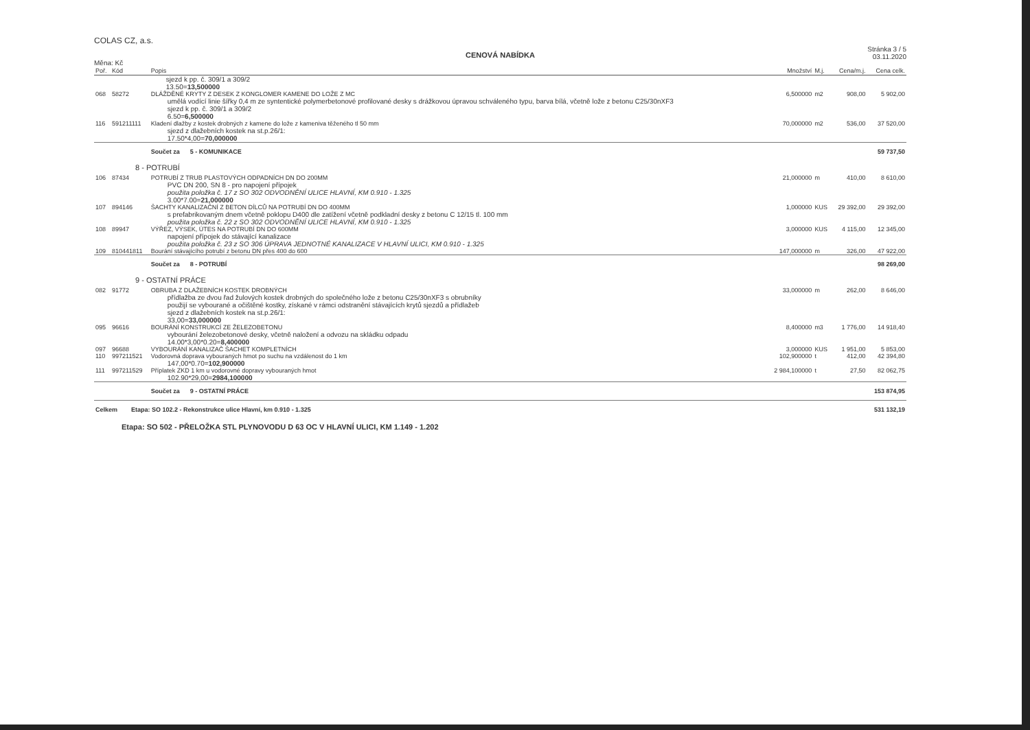COLAS CZ, a.s.
Stránka 3 / 5
03.11.2020
CENOVÁ NABÍDKA
Měna: Kč
| Poř. | Kód | Popis | Množství | M.j. | Cena/m.j. | Cena celk. |
| --- | --- | --- | --- | --- | --- | --- |
| | | sjezd k pp. č. 309/1 a 309/2 13.50= 13,500000 | | | | |
| 068 | 58272 | DLÁŽDĚNÉ KRYTY Z DESEK Z KONGLOMER KAMENE DO LOŽE Z MC umělá vodící linie šířky 0,4 m ze syntentické polymerbetonové profilované desky s drážkovou úpravou schváleného typu, barva bílá, včetně lože z betonu C25/30nXF3 sjezd k pp. č. 309/1 a 309/2 6.50= 6,500000 | 6,500000 | m2 | 908,00 | 5 902,00 |
| 116 | 591211111 | Kladení dlažby z kostek drobných z kamene do lože z kameniva těženého tl 50 mm sjezd z dlažebních kostek na st.p.26/1: 17.50*4,00= 70,000000 | 70,000000 | m2 | 536,00 | 37 520,00 |
| | | Součet za 5 - KOMUNIKACE | | | | 59 737,50 |
| 8 - POTRUBÍ | | | | | | |
| 106 | 87434 | POTRUBÍ Z TRUB PLASTOVÝCH ODPADNÍCH DN DO 200MM PVC DN 200, SN 8 - pro napojení přípojek použita položka č. 17 z SO 302 ODVODNĚNÍ ULICE HLAVNÍ, KM 0.910 - 1.325 3.00*7.00= 21,000000 | 21,000000 | m | 410,00 | 8 610,00 |
| 107 | 894146 | ŠACHTY KANALIZAČNÍ Z BETON DÍLCŮ NA POTRUBÍ DN DO 400MM s prefabrikovaným dnem včetně poklopu D400 dle zatížení včetně podkladní desky z betonu C 12/15 tl. 100 mm použita položka č. 22 z SO 302 ODVODNĚNÍ ULICE HLAVNÍ, KM 0.910 - 1.325 | 1,000000 | KUS | 29 392,00 | 29 392,00 |
| 108 | 89947 | VÝŘEZ, VÝSEK, ÚTES NA POTRUBÍ DN DO 600MM napojení přípojek do stávající kanalizace použita položka č. 23 z SO 306 ÚPRAVA JEDNOTNÉ KANALIZACE V HLAVNÍ ULICI, KM 0.910 - 1.325 | 3,000000 | KUS | 4 115,00 | 12 345,00 |
| 109 | 810441811 | Bourání stávajícího potrubí z betonu DN přes 400 do 600 | 147,000000 | m | 326,00 | 47 922,00 |
| | | Součet za 8 - POTRUBÍ | | | | 98 269,00 |
| 9 - OSTATNÍ PRÁCE | | | | | | |
| 082 | 91772 | OBRUBA Z DLAŽEBNÍCH KOSTEK DROBNÝCH přídlažba ze dvou řad žulových kostek drobných do společného lože z betonu C25/30nXF3 s obrubníky použijí se vybourané a očištěné kostky, získané v rámci odstranění stávajících krytů sjezdů a přídlažeb sjezd z dlažebních kostek na st.p.26/1: 33,00= 33,000000 | 33,000000 | m | 262,00 | 8 646,00 |
| 095 | 96616 | BOURÁNÍ KONSTRUKCÍ ZE ŽELEZOBETONU vybourání železobetonové desky, včetně naložení a odvozu na skládku odpadu 14.00*3,00*0.20= 8,400000 | 8,400000 | m3 | 1 776,00 | 14 918,40 |
| 097 | 96688 | VYBOURÁNÍ KANALIZAČ ŠACHET KOMPLETNÍCH | 3,000000 | KUS | 1 951,00 | 5 853,00 |
| 110 | 997211521 | Vodorovná doprava vybouraných hmot po suchu na vzdálenost do 1 km 147,00*0.70= 102,900000 | 102,900000 | t | 412,00 | 42 394,80 |
| 111 | 997211529 | Příplatek ZKD 1 km u vodorovné dopravy vybouraných hmot 102.90*29,00= 2984,100000 | 2 984,100000 | t | 27,50 | 82 062,75 |
| | | Součet za 9 - OSTATNÍ PRÁCE | | | | 153 874,95 |
| Celkem Etapa: SO 102.2 - Rekonstrukce ulice Hlavní, km 0.910 - 1.325 | | | | | | 531 132,19 |
Etapa: SO 502 - PŘELOŽKA STL PLYNOVODU D 63 OC V HLAVNÍ ULICI, KM 1.149 - 1.202